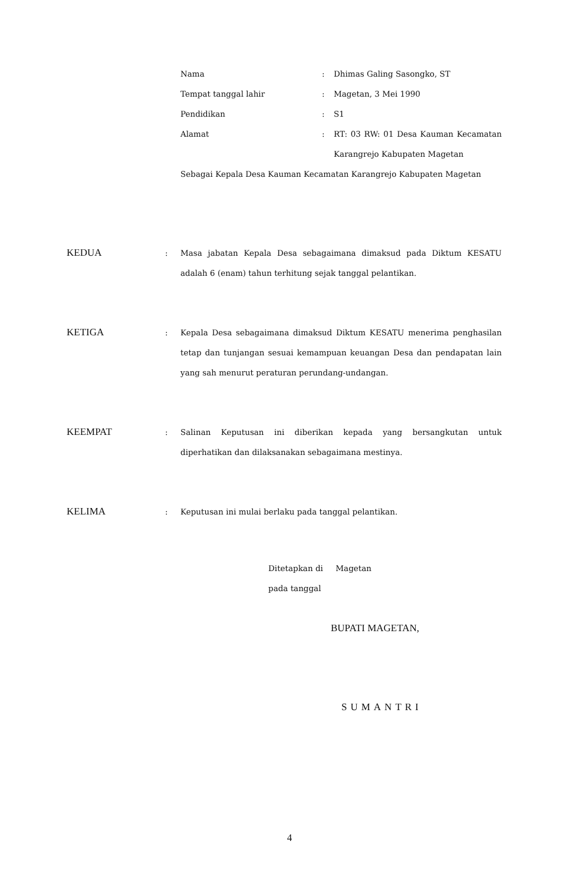| Nama | : | Dhimas Galing Sasongko, ST |
| Tempat tanggal lahir | : | Magetan, 3 Mei 1990 |
| Pendidikan | : | S1 |
| Alamat | : | RT: 03 RW: 01 Desa Kauman Kecamatan Karangrejo Kabupaten Magetan |
Sebagai Kepala Desa Kauman Kecamatan Karangrejo Kabupaten Magetan
KEDUA
: Masa jabatan Kepala Desa sebagaimana dimaksud pada Diktum KESATU adalah 6 (enam) tahun terhitung sejak tanggal pelantikan.
KETIGA
: Kepala Desa sebagaimana dimaksud Diktum KESATU menerima penghasilan tetap dan tunjangan sesuai kemampuan keuangan Desa dan pendapatan lain yang sah menurut peraturan perundang-undangan.
KEEMPAT
: Salinan Keputusan ini diberikan kepada yang bersangkutan untuk diperhatikan dan dilaksanakan sebagaimana mestinya.
KELIMA
: Keputusan ini mulai berlaku pada tanggal pelantikan.
Ditetapkan di Magetan
pada tanggal
BUPATI MAGETAN,
SUMANTRI
4